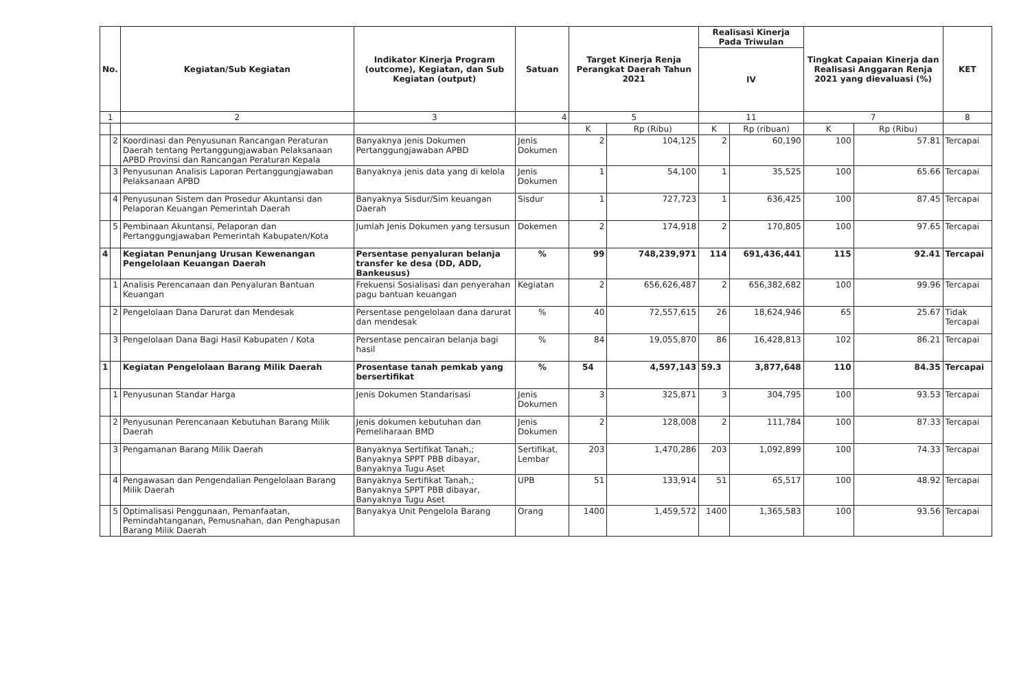| No. | | Kegiatan/Sub Kegiatan | Indikator Kinerja Program (outcome), Kegiatan, dan Sub Kegiatan (output) | Satuan | Target Kinerja Renja Perangkat Daerah Tahun 2021 | | Realisasi Kinerja Pada Triwulan | | Tingkat Capaian Kinerja dan Realisasi Anggaran Renja 2021 yang dievaluasi (%) | | KET |
| --- | --- | --- | --- | --- | --- | --- | --- | --- | --- | --- | --- |
| | | | | | | | IV | | | | |
| 1 | | 2 | 3 | 4 | 5 | | 11 | | 7 | | 8 |
| | | | | | K | Rp (Ribu) | K | Rp (ribuan) | K | Rp (Ribu) | |
| | 2 | Koordinasi dan Penyusunan Rancangan Peraturan Daerah tentang Pertanggungjawaban Pelaksanaan APBD Provinsi dan Rancangan Peraturan Kepala | Banyaknya jenis Dokumen Pertanggungjawaban APBD | Jenis Dokumen | 2 | 104,125 | 2 | 60,190 | 100 | 57.81 | Tercapai |
| | 3 | Penyusunan Analisis Laporan Pertanggungjawaban Pelaksanaan APBD | Banyaknya jenis data yang di kelola | Jenis Dokumen | 1 | 54,100 | 1 | 35,525 | 100 | 65.66 | Tercapai |
| | 4 | Penyusunan Sistem dan Prosedur Akuntansi dan Pelaporan Keuangan Pemerintah Daerah | Banyaknya Sisdur/Sim keuangan Daerah | Sisdur | 1 | 727,723 | 1 | 636,425 | 100 | 87.45 | Tercapai |
| | 5 | Pembinaan Akuntansi, Pelaporan dan Pertanggungjawaban Pemerintah Kabupaten/Kota | Jumlah Jenis Dokumen yang tersusun | Dokemen | 2 | 174,918 | 2 | 170,805 | 100 | 97.65 | Tercapai |
| 4 | | Kegiatan Penunjang Urusan Kewenangan Pengelolaan Keuangan Daerah | Persentase penyaluran belanja transfer ke desa (DD, ADD, Bankeusus) | % | 99 | 748,239,971 | 114 | 691,436,441 | 115 | 92.41 | Tercapai |
| | 1 | Analisis Perencanaan dan Penyaluran Bantuan Keuangan | Frekuensi Sosialisasi dan penyerahan pagu bantuan keuangan | Kegiatan | 2 | 656,626,487 | 2 | 656,382,682 | 100 | 99.96 | Tercapai |
| | 2 | Pengelolaan Dana Darurat dan Mendesak | Persentase pengelolaan dana darurat dan mendesak | % | 40 | 72,557,615 | 26 | 18,624,946 | 65 | 25.67 | Tidak Tercapai |
| | 3 | Pengelolaan Dana Bagi Hasil Kabupaten / Kota | Persentase pencairan belanja bagi hasil | % | 84 | 19,055,870 | 86 | 16,428,813 | 102 | 86.21 | Tercapai |
| 1 | | Kegiatan Pengelolaan Barang Milik Daerah | Prosentase tanah pemkab yang bersertifikat | % | 54 | 4,597,143 | 59.3 | 3,877,648 | 110 | 84.35 | Tercapai |
| | 1 | Penyusunan Standar Harga | Jenis Dokumen Standarisasi | Jenis Dokumen | 3 | 325,871 | 3 | 304,795 | 100 | 93.53 | Tercapai |
| | 2 | Penyusunan Perencanaan Kebutuhan Barang Milik Daerah | Jenis dokumen kebutuhan dan Pemeliharaan BMD | Jenis Dokumen | 2 | 128,008 | 2 | 111,784 | 100 | 87.33 | Tercapai |
| | 3 | Pengamanan Barang Milik Daerah | Banyaknya Sertifikat Tanah,; Banyaknya SPPT PBB dibayar, Banyaknya Tugu Aset | Sertifikat, Lembar | 203 | 1,470,286 | 203 | 1,092,899 | 100 | 74.33 | Tercapai |
| | 4 | Pengawasan dan Pengendalian Pengelolaan Barang Milik Daerah | Banyaknya Sertifikat Tanah,; Banyaknya SPPT PBB dibayar, Banyaknya Tugu Aset | UPB | 51 | 133,914 | 51 | 65,517 | 100 | 48.92 | Tercapai |
| | 5 | Optimalisasi Penggunaan, Pemanfaatan, Pemindahtanganan, Pemusnahan, dan Penghapusan Barang Milik Daerah | Banyakya Unit Pengelola Barang | Orang | 1400 | 1,459,572 | 1400 | 1,365,583 | 100 | 93.56 | Tercapai |